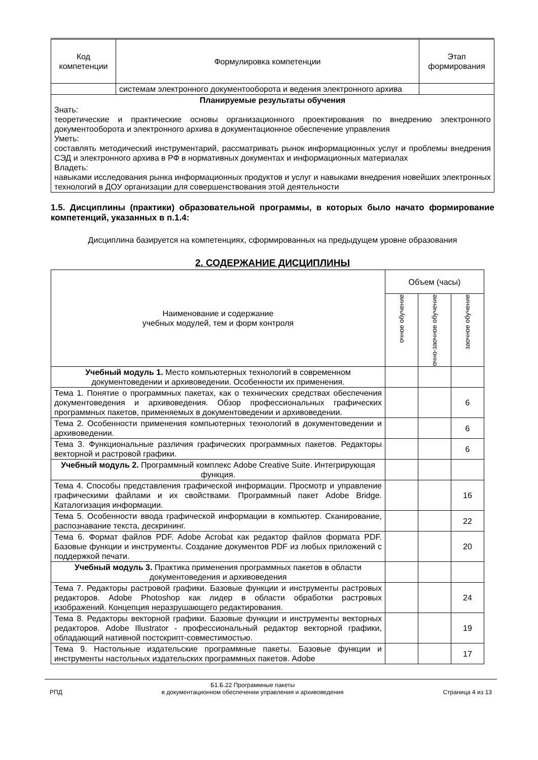| Код компетенции | Формулировка компетенции | Этап формирования |
| --- | --- | --- |
| | системам электронного документооборота и ведения электронного архива | |
| Планируемые результаты обучения Знать: теоретические и практические основы организационного проектирования по внедрению электронного документооборота и электронного архива в документационное обеспечение управления Уметь: составлять методический инструментарий, рассматривать рынок информационных услуг и проблемы внедрения СЭД и электронного архива в РФ в нормативных документах и информационных материалах Владеть: навыками исследования рынка информационных продуктов и услуг и навыками внедрения новейших электронных технологий в ДОУ организации для совершенствования этой деятельности | | |
1.5. Дисциплины (практики) образовательной программы, в которых было начато формирование компетенций, указанных в п.1.4:
Дисциплина базируется на компетенциях, сформированных на предыдущем уровне образования
2. СОДЕРЖАНИЕ ДИСЦИПЛИНЫ
| Наименование и содержание учебных модулей, тем и форм контроля | Объем (часы) | | |
| --- | --- | --- | --- |
| | очное обучение | очно-заочное обучение | заочное обучение |
| Учебный модуль 1. Место компьютерных технологий в современном документоведении и архивоведении. Особенности их применения. | | | |
| Тема 1. Понятие о программных пакетах, как о технических средствах обеспечения документоведения и архивоведения. Обзор профессиональных графических программных пакетов, применяемых в документоведении и архивоведении. | | | 6 |
| Тема 2. Особенности применения компьютерных технологий в документоведении и архивоведении. | | | 6 |
| Тема 3. Функциональные различия графических программных пакетов. Редакторы векторной и растровой графики. | | | 6 |
| Учебный модуль 2. Программный комплекс Adobe Creative Suite. Интегрирующая функция. | | | |
| Тема 4. Способы представления графической информации. Просмотр и управление графическими файлами и их свойствами. Программный пакет Adobe Bridge. Каталогизация информации. | | | 16 |
| Тема 5. Особенности ввода графической информации в компьютер. Сканирование, распознавание текста, дескрининг. | | | 22 |
| Тема 6. Формат файлов PDF. Adobe Acrobat как редактор файлов формата PDF. Базовые функции и инструменты. Создание документов PDF из любых приложений с поддержкой печати. | | | 20 |
| Учебный модуль 3. Практика применения программных пакетов в области документоведения и архивоведения | | | |
| Тема 7. Редакторы растровой графики. Базовые функции и инструменты растровых редакторов. Adobe Photoshop как лидер в области обработки растровых изображений. Концепция неразрушающего редактирования. | | | 24 |
| Тема 8. Редакторы векторной графики. Базовые функции и инструменты векторных редакторов. Adobe Illustrator - профессиональный редактор векторной графики, обладающий нативной постскрипт-совместимостью. | | | 19 |
| Тема 9. Настольные издательские программные пакеты. Базовые функции и инструменты настольных издательских программных пакетов. Adobe | | | 17 |
РПД Б1.Б.22 Программные пакеты
в документационном обеспечении управления и архивоведения Страница 4 из 13